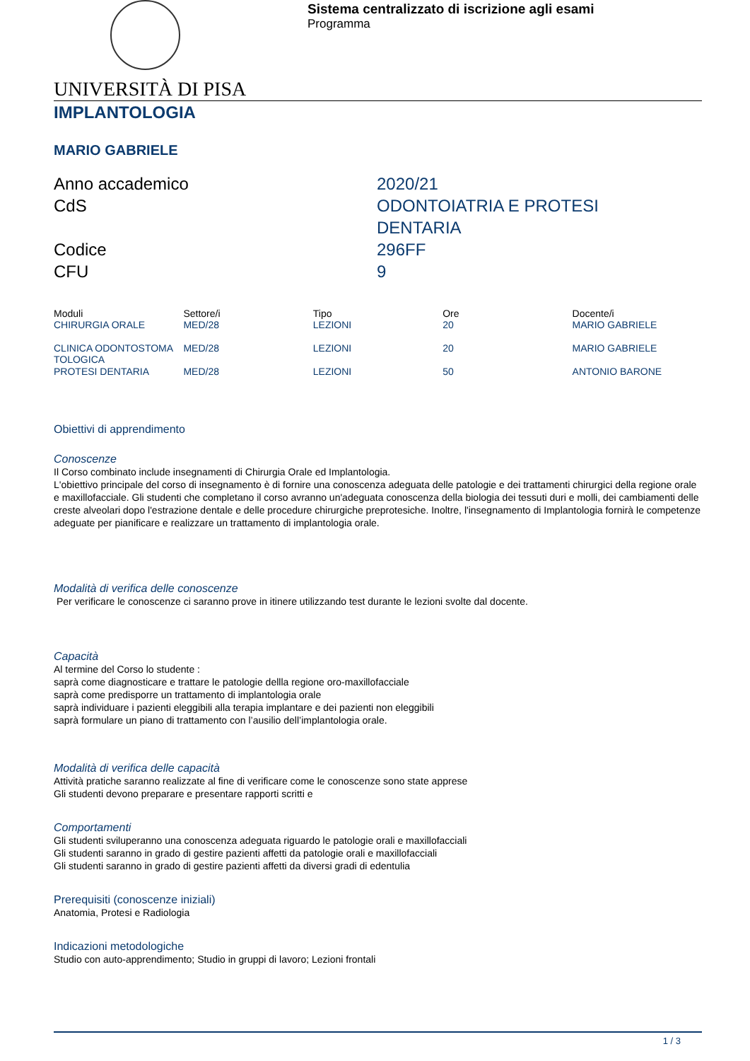Sistema centralizzato di iscrizione agli esami
Programma
UNIVERSITÀ DI PISA
IMPLANTOLOGIA
MARIO GABRIELE
Anno accademico
2020/21
CdS
ODONTOIATRIA E PROTESI
DENTARIA
Codice
296FF
CFU
9
| Moduli | Settore/i | Tipo | Ore | Docente/i |
| --- | --- | --- | --- | --- |
| CHIRURGIA ORALE | MED/28 | LEZIONI | 20 | MARIO GABRIELE |
| CLINICA ODONTOSTOMA TOLOGICA | MED/28 | LEZIONI | 20 | MARIO GABRIELE |
| PROTESI DENTARIA | MED/28 | LEZIONI | 50 | ANTONIO BARONE |
Obiettivi di apprendimento
Conoscenze
Il Corso combinato include insegnamenti di Chirurgia Orale ed Implantologia.
L'obiettivo principale del corso di insegnamento è di fornire una conoscenza adeguata delle patologie e dei trattamenti chirurgici della regione orale e maxillofacciale. Gli studenti che completano il corso avranno un'adeguata conoscenza della biologia dei tessuti duri e molli, dei cambiamenti delle creste alveolari dopo l'estrazione dentale e delle procedure chirurgiche preprotesiche. Inoltre, l'insegnamento di Implantologia fornirà le competenze adeguate per pianificare e realizzare un trattamento di implantologia orale.
Modalità di verifica delle conoscenze
Per verificare le conoscenze ci saranno prove in itinere utilizzando test durante le lezioni svolte dal docente.
Capacità
Al termine del Corso lo studente :
saprà come diagnosticare e trattare le patologie dellla regione oro-maxillofacciale
saprà come predisporre un trattamento di implantologia orale
saprà individuare i pazienti eleggibili alla terapia implantare e dei pazienti non eleggibili
saprà formulare un piano di trattamento con l’ausilio dell’implantologia orale.
Modalità di verifica delle capacità
Attività pratiche saranno realizzate al fine di verificare come le conoscenze sono state apprese
Gli studenti devono preparare e presentare rapporti scritti e
Comportamenti
Gli studenti sviluperanno una conoscenza adeguata riguardo le patologie orali e maxillofacciali
Gli studenti saranno in grado di gestire pazienti affetti da patologie orali e maxillofacciali
Gli studenti saranno in grado di gestire pazienti affetti da diversi gradi di edentulia
Prerequisiti (conoscenze iniziali)
Anatomia, Protesi e Radiologia
Indicazioni metodologiche
Studio con auto-apprendimento; Studio in gruppi di lavoro; Lezioni frontali
1 / 3